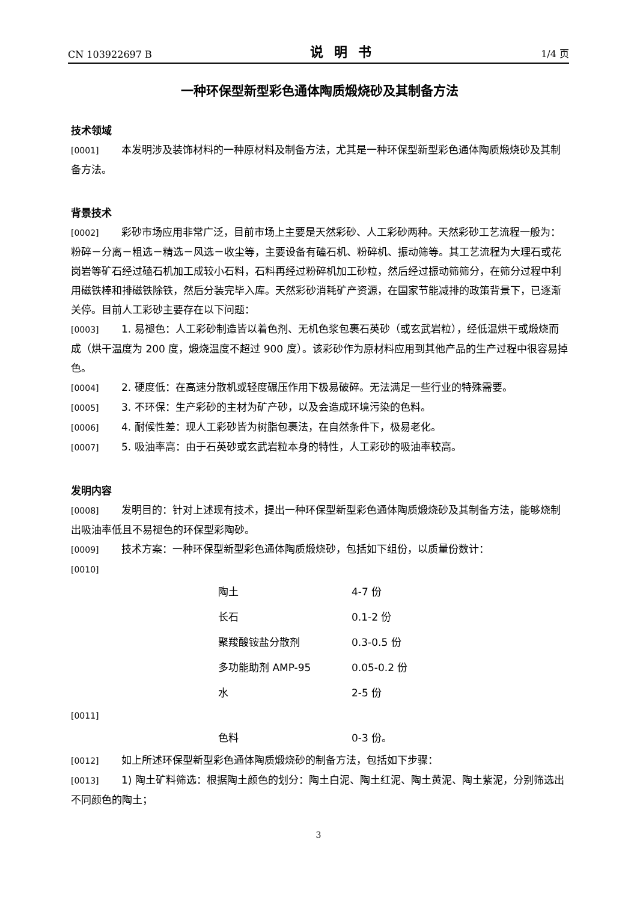CN 103922697 B 说明书 1/4 页
一种环保型新型彩色通体陶质煅烧砂及其制备方法
技术领域
[0001] 本发明涉及装饰材料的一种原材料及制备方法，尤其是一种环保型新型彩色通体陶质煅烧砂及其制备方法。
背景技术
[0002] 彩砂市场应用非常广泛，目前市场上主要是天然彩砂、人工彩砂两种。天然彩砂工艺流程一般为：粉碎－分离－粗选－精选－风选－收尘等，主要设备有磕石机、粉碎机、振动筛等。其工艺流程为大理石或花岗岩等矿石经过磕石机加工成较小石料，石料再经过粉碎机加工砂粒，然后经过振动筛筛分，在筛分过程中利用磁铁棒和排磁铁除铁，然后分装完毕入库。天然彩砂消耗矿产资源，在国家节能减排的政策背景下，已逐渐关停。目前人工彩砂主要存在以下问题：
[0003] 1. 易褪色：人工彩砂制造皆以着色剂、无机色浆包裹石英砂（或玄武岩粒），经低温烘干或煅烧而成（烘干温度为 200 度，煅烧温度不超过 900 度）。该彩砂作为原材料应用到其他产品的生产过程中很容易掉色。
[0004] 2. 硬度低：在高速分散机或轻度碾压作用下极易破碎。无法满足一些行业的特殊需要。
[0005] 3. 不环保：生产彩砂的主材为矿产砂，以及会造成环境污染的色料。
[0006] 4. 耐候性差：现人工彩砂皆为树脂包裹法，在自然条件下，极易老化。
[0007] 5. 吸油率高：由于石英砂或玄武岩粒本身的特性，人工彩砂的吸油率较高。
发明内容
[0008] 发明目的：针对上述现有技术，提出一种环保型新型彩色通体陶质煅烧砂及其制备方法，能够烧制出吸油率低且不易褪色的环保型彩陶砂。
[0009] 技术方案：一种环保型新型彩色通体陶质煅烧砂，包括如下组份，以质量份数计：
[0010]
| 陶土 | 4-7 份 |
| 长石 | 0.1-2 份 |
| 聚羧酸铵盐分散剂 | 0.3-0.5 份 |
| 多功能助剂 AMP-95 | 0.05-0.2 份 |
| 水 | 2-5 份 |
[0011]
| 色料 | 0-3 份。 |
[0012] 如上所述环保型新型彩色通体陶质煅烧砂的制备方法，包括如下步骤：
[0013] 1) 陶土矿料筛选：根据陶土颜色的划分：陶土白泥、陶土红泥、陶土黄泥、陶土紫泥，分别筛选出不同颜色的陶土；
3